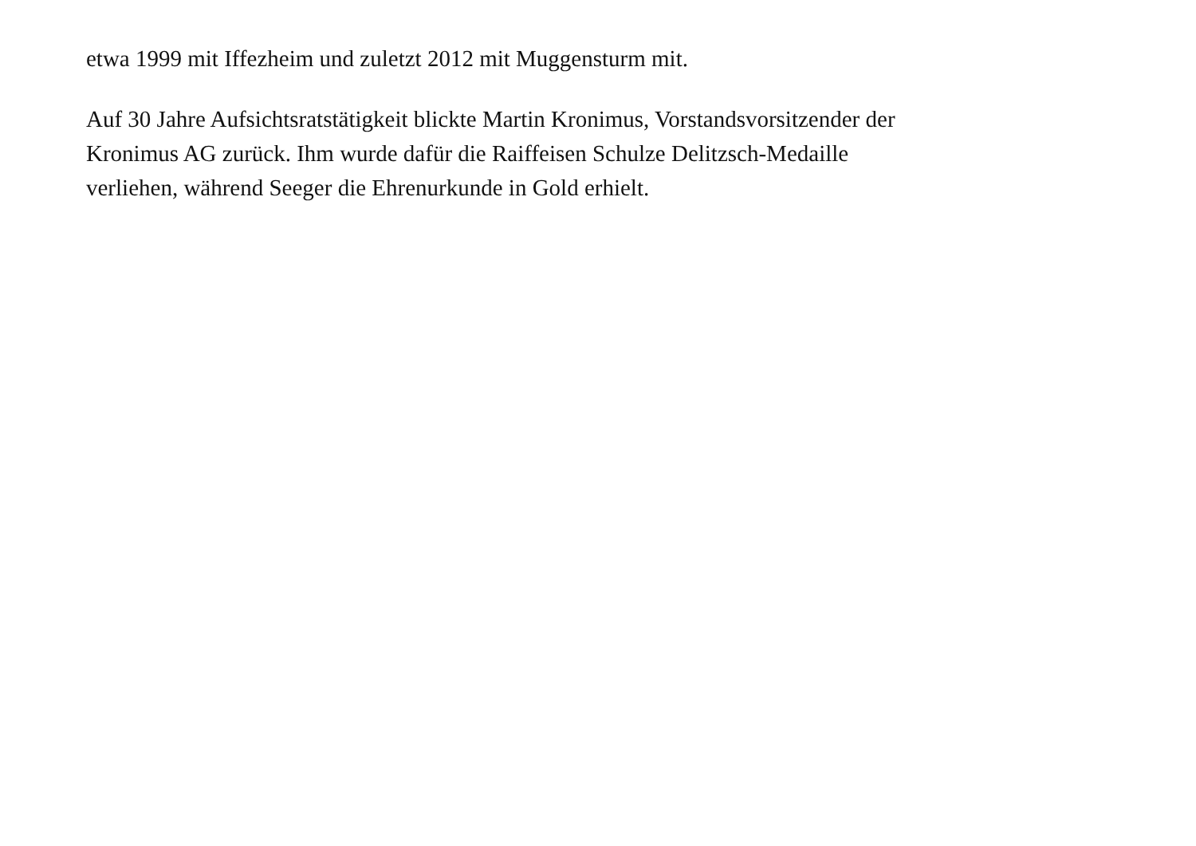etwa 1999 mit Iffezheim und zuletzt 2012 mit Muggensturm mit.
Auf 30 Jahre Aufsichtsratstätigkeit blickte Martin Kronimus, Vorstandsvorsitzender der
Kronimus AG zurück. Ihm wurde dafür die Raiffeisen Schulze Delitzsch-Medaille
verliehen, während Seeger die Ehrenurkunde in Gold erhielt.